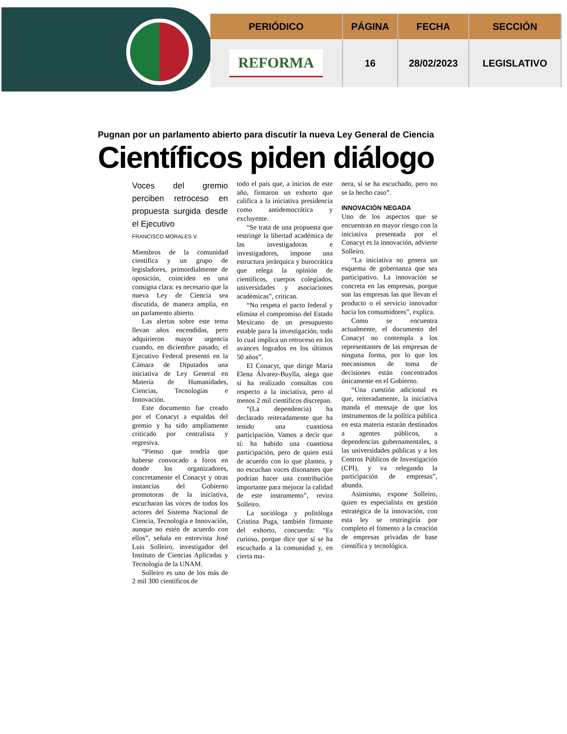| PERIÓDICO | PÁGINA | FECHA | SECCIÓN |
| --- | --- | --- | --- |
| REFORMA | 16 | 28/02/2023 | LEGISLATIVO |
Pugnan por un parlamento abierto para discutir la nueva Ley General de Ciencia
Científicos piden diálogo
Voces del gremio perciben retroceso en propuesta surgida desde el Ejecutivo
FRANCISCO MORALES V.
Miembros de la comunidad científica y un grupo de legisladores, primordialmente de oposición, coinciden en una consigna clara: es necesario que la nueva Ley de Ciencia sea discutida, de manera amplia, en un parlamento abierto.
Las alertas sobre este tema llevan años encendidas, pero adquirieron mayor urgencia cuando, en diciembre pasado, el Ejecutivo Federal presentó en la Cámara de Diputados una iniciativa de Ley General en Materia de Humanidades, Ciencias, Tecnologías e Innovación.
Este documento fue creado por el Conacyt a espaldas del gremio y ha sido ampliamente criticado por centralista y regresiva.
“Pienso que tendría que haberse convocado a foros en donde los organizadores, concretamente el Conacyt y otras instancias del Gobierno promotoras de la iniciativa, escucharan las voces de todos los actores del Sistema Nacional de Ciencia, Tecnología e Innovación, aunque no estén de acuerdo con ellos”, señala en entrevista José Luis Solleiro, investigador del Instituto de Ciencias Aplicadas y Tecnología de la UNAM.
Solleiro es uno de los más de 2 mil 300 científicos de
todo el país que, a inicios de este año, firmaron un exhorto que califica a la iniciativa presidencia como antidemocrática y excluyente.
“Se trata de una propuesta que restringe la libertad académica de las investigadoras e investigadores, impone una estructura jerárquica y burocrática que relega la opinión de científicos, cuerpos colegiados, universidades y asociaciones académicas”, critican.
“No respeta el pacto federal y elimina el compromiso del Estado Mexicano de un presupuesto estable para la investigación, todo lo cual implica un retroceso en los avances logrados en los últimos 50 años”.
El Conacyt, que dirige María Elena Álvarez-Buylla, alega que sí ha realizado consultas con respecto a la iniciativa, pero al menos 2 mil científicos discrepan.
“(La dependencia) ha declarado reiteradamente que ha tenido una cuantiosa participación. Vamos a decir que sí: ha habido una cuantiosa participación, pero de quien está de acuerdo con lo que plantea, y no escuchan voces disonantes que podrían hacer una contribución importante para mejorar la calidad de este instrumento”, revira Solleiro.
La socióloga y politóloga Cristina Puga, también firmante del exhorto, concuerda: “Es curioso, porque dice que sí se ha escuchado a la comunidad y, en cierta ma-
nera, sí se ha escuchado, pero no se la hecho caso”.
INNOVACIÓN NEGADA
Uno de los aspectos que se encuentran en mayor riesgo con la iniciativa presentada por el Conacyt es la innovación, advierte Solleiro.
“La iniciativa no genera un esquema de gobernanza que sea participativo. La innovación se concreta en las empresas, porque son las empresas las que llevan el producto o el servicio innovador hacia los consumidores”, explica.
Como se encuentra actualmente, el documento del Conacyt no contempla a los representantes de las empresas de ninguna forma, por lo que los mecanismos de toma de decisiones están concentrados únicamente en el Gobierno.
“Una cuestión adicional es que, reiteradamente, la iniciativa manda el mensaje de que los instrumentos de la política pública en esta materia estarán destinados a agentes públicos, a dependencias gubernamentales, a las universidades públicas y a los Centros Públicos de Investigación (CPI), y va relegando la participación de empresas”, abunda.
Asimismo, expone Solleiro, quien es especialista en gestión estratégica de la innovación, con esta ley se restringiría por completo el fomento a la creación de empresas privadas de base científica y tecnológica.